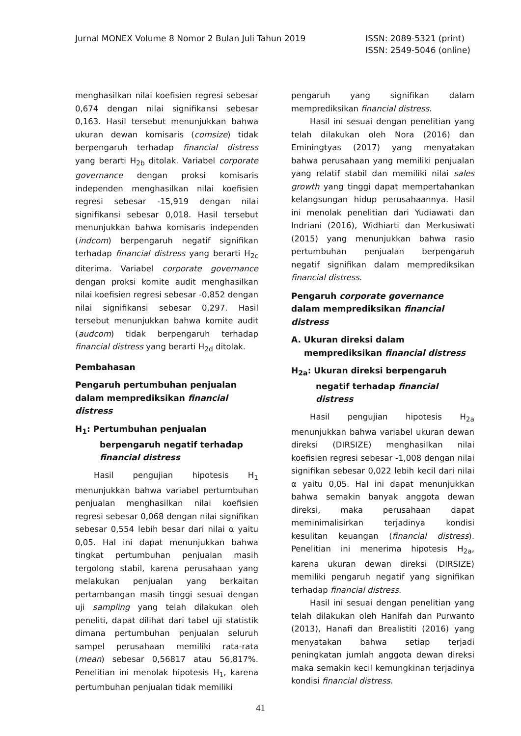Jurnal MONEX Volume 8 Nomor 2 Bulan Juli Tahun 2019
ISSN: 2089-5321 (print)
ISSN: 2549-5046 (online)
menghasilkan nilai koefisien regresi sebesar 0,674 dengan nilai signifikansi sebesar 0,163. Hasil tersebut menunjukkan bahwa ukuran dewan komisaris (comsize) tidak berpengaruh terhadap financial distress yang berarti H<sub>2b</sub> ditolak. Variabel corporate governance dengan proksi komisaris independen menghasilkan nilai koefisien regresi sebesar -15,919 dengan nilai signifikansi sebesar 0,018. Hasil tersebut menunjukkan bahwa komisaris independen (indcom) berpengaruh negatif signifikan terhadap financial distress yang berarti H<sub>2c</sub> diterima. Variabel corporate governance dengan proksi komite audit menghasilkan nilai koefisien regresi sebesar -0,852 dengan nilai signifikansi sebesar 0,297. Hasil tersebut menunjukkan bahwa komite audit (audcom) tidak berpengaruh terhadap financial distress yang berarti H<sub>2d</sub> ditolak.
Pembahasan
Pengaruh pertumbuhan penjualan dalam memprediksikan financial distress
H<sub>1</sub>: Pertumbuhan penjualan berpengaruh negatif terhadap financial distress
Hasil pengujian hipotesis H<sub>1</sub> menunjukkan bahwa variabel pertumbuhan penjualan menghasilkan nilai koefisien regresi sebesar 0,068 dengan nilai signifikan sebesar 0,554 lebih besar dari nilai α yaitu 0,05. Hal ini dapat menunjukkan bahwa tingkat pertumbuhan penjualan masih tergolong stabil, karena perusahaan yang melakukan penjualan yang berkaitan pertambangan masih tinggi sesuai dengan uji sampling yang telah dilakukan oleh peneliti, dapat dilihat dari tabel uji statistik dimana pertumbuhan penjualan seluruh sampel perusahaan memiliki rata-rata (mean) sebesar 0,56817 atau 56,817%. Penelitian ini menolak hipotesis H<sub>1</sub>, karena pertumbuhan penjualan tidak memiliki
pengaruh yang signifikan dalam memprediksikan financial distress.
Hasil ini sesuai dengan penelitian yang telah dilakukan oleh Nora (2016) dan Eminingtyas (2017) yang menyatakan bahwa perusahaan yang memiliki penjualan yang relatif stabil dan memiliki nilai sales growth yang tinggi dapat mempertahankan kelangsungan hidup perusahaannya. Hasil ini menolak penelitian dari Yudiawati dan Indriani (2016), Widhiarti dan Merkusiwati (2015) yang menunjukkan bahwa rasio pertumbuhan penjualan berpengaruh negatif signifikan dalam memprediksikan financial distress.
Pengaruh corporate governance dalam memprediksikan financial distress
A. Ukuran direksi dalam memprediksikan financial distress
H<sub>2a</sub>: Ukuran direksi berpengaruh negatif terhadap financial distress
Hasil pengujian hipotesis H<sub>2a</sub> menunjukkan bahwa variabel ukuran dewan direksi (DIRSIZE) menghasilkan nilai koefisien regresi sebesar -1,008 dengan nilai signifikan sebesar 0,022 lebih kecil dari nilai α yaitu 0,05. Hal ini dapat menunjukkan bahwa semakin banyak anggota dewan direksi, maka perusahaan dapat meminimalisirkan terjadinya kondisi kesulitan keuangan (financial distress). Penelitian ini menerima hipotesis H<sub>2a</sub>, karena ukuran dewan direksi (DIRSIZE) memiliki pengaruh negatif yang signifikan terhadap financial distress.
Hasil ini sesuai dengan penelitian yang telah dilakukan oleh Hanifah dan Purwanto (2013), Hanafi dan Brealistiti (2016) yang menyatakan bahwa setiap terjadi peningkatan jumlah anggota dewan direksi maka semakin kecil kemungkinan terjadinya kondisi financial distress.
41